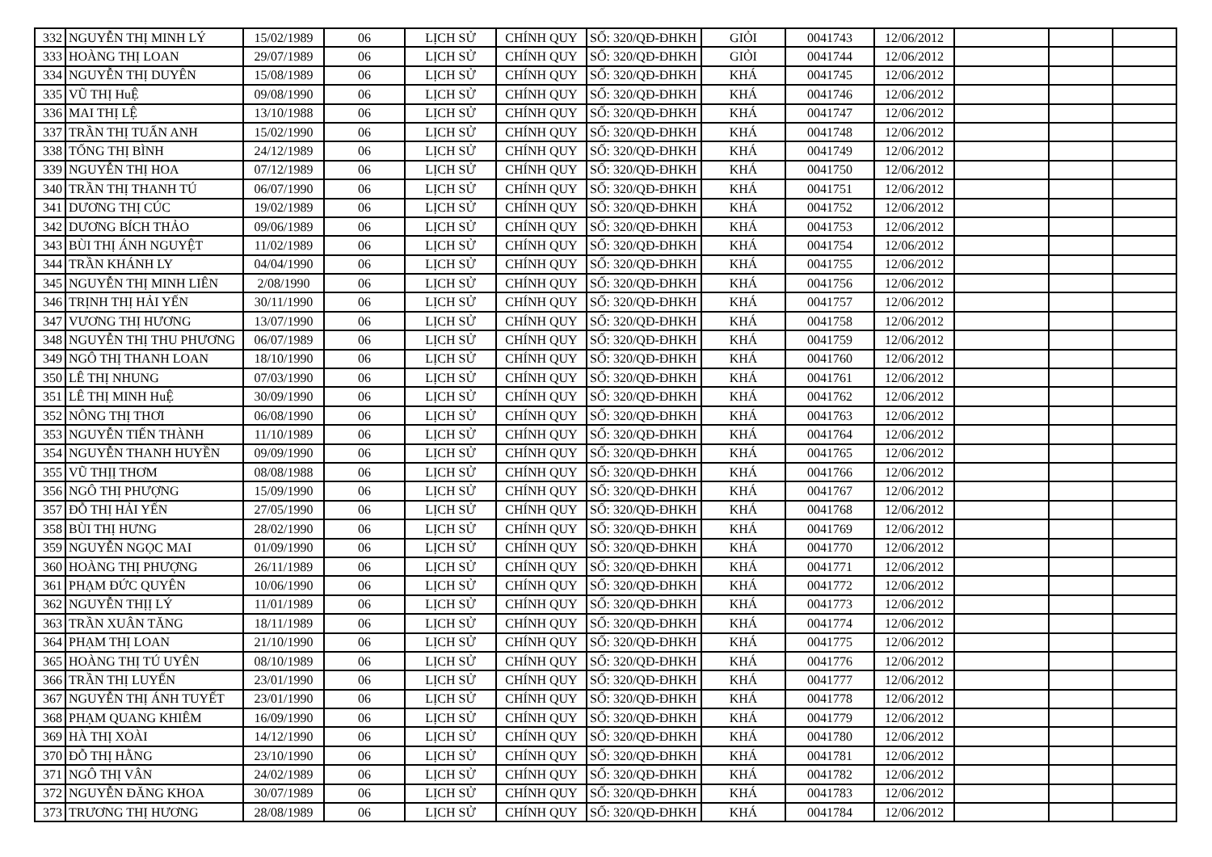| 332 | NGUYỄN THỊ MINH LÝ | 15/02/1989 | 06 | LỊCH SỬ | CHÍNH QUY | SỐ: 320/QĐ-ĐHKH | GIỎI | 0041743 | 12/06/2012 | | | |
| 333 | HOÀNG THỊ LOAN | 29/07/1989 | 06 | LỊCH SỬ | CHÍNH QUY | SỐ: 320/QĐ-ĐHKH | GIỎI | 0041744 | 12/06/2012 | | | |
| 334 | NGUYỄN THỊ DUYÊN | 15/08/1989 | 06 | LỊCH SỬ | CHÍNH QUY | SỐ: 320/QĐ-ĐHKH | KHÁ | 0041745 | 12/06/2012 | | | |
| 335 | VŨ THỊ HuỆ | 09/08/1990 | 06 | LỊCH SỬ | CHÍNH QUY | SỐ: 320/QĐ-ĐHKH | KHÁ | 0041746 | 12/06/2012 | | | |
| 336 | MAI THỊ LỆ | 13/10/1988 | 06 | LỊCH SỬ | CHÍNH QUY | SỐ: 320/QĐ-ĐHKH | KHÁ | 0041747 | 12/06/2012 | | | |
| 337 | TRẦN THỊ TUẤN ANH | 15/02/1990 | 06 | LỊCH SỬ | CHÍNH QUY | SỐ: 320/QĐ-ĐHKH | KHÁ | 0041748 | 12/06/2012 | | | |
| 338 | TỐNG THỊ BÌNH | 24/12/1989 | 06 | LỊCH SỬ | CHÍNH QUY | SỐ: 320/QĐ-ĐHKH | KHÁ | 0041749 | 12/06/2012 | | | |
| 339 | NGUYỄN THỊ HOA | 07/12/1989 | 06 | LỊCH SỬ | CHÍNH QUY | SỐ: 320/QĐ-ĐHKH | KHÁ | 0041750 | 12/06/2012 | | | |
| 340 | TRẦN THỊ THANH TÚ | 06/07/1990 | 06 | LỊCH SỬ | CHÍNH QUY | SỐ: 320/QĐ-ĐHKH | KHÁ | 0041751 | 12/06/2012 | | | |
| 341 | DƯƠNG THỊ CÚC | 19/02/1989 | 06 | LỊCH SỬ | CHÍNH QUY | SỐ: 320/QĐ-ĐHKH | KHÁ | 0041752 | 12/06/2012 | | | |
| 342 | DƯƠNG BÍCH THẢO | 09/06/1989 | 06 | LỊCH SỬ | CHÍNH QUY | SỐ: 320/QĐ-ĐHKH | KHÁ | 0041753 | 12/06/2012 | | | |
| 343 | BÙI THỊ ÁNH NGUYỆT | 11/02/1989 | 06 | LỊCH SỬ | CHÍNH QUY | SỐ: 320/QĐ-ĐHKH | KHÁ | 0041754 | 12/06/2012 | | | |
| 344 | TRẦN KHÁNH LY | 04/04/1990 | 06 | LỊCH SỬ | CHÍNH QUY | SỐ: 320/QĐ-ĐHKH | KHÁ | 0041755 | 12/06/2012 | | | |
| 345 | NGUYỄN THỊ MINH LIÊN | 2/08/1990 | 06 | LỊCH SỬ | CHÍNH QUY | SỐ: 320/QĐ-ĐHKH | KHÁ | 0041756 | 12/06/2012 | | | |
| 346 | TRỊNH THỊ HẢI YẾN | 30/11/1990 | 06 | LỊCH SỬ | CHÍNH QUY | SỐ: 320/QĐ-ĐHKH | KHÁ | 0041757 | 12/06/2012 | | | |
| 347 | VƯƠNG THỊ HƯƠNG | 13/07/1990 | 06 | LỊCH SỬ | CHÍNH QUY | SỐ: 320/QĐ-ĐHKH | KHÁ | 0041758 | 12/06/2012 | | | |
| 348 | NGUYỄN THỊ THU PHƯƠNG | 06/07/1989 | 06 | LỊCH SỬ | CHÍNH QUY | SỐ: 320/QĐ-ĐHKH | KHÁ | 0041759 | 12/06/2012 | | | |
| 349 | NGÔ THỊ THANH LOAN | 18/10/1990 | 06 | LỊCH SỬ | CHÍNH QUY | SỐ: 320/QĐ-ĐHKH | KHÁ | 0041760 | 12/06/2012 | | | |
| 350 | LÊ THỊ NHUNG | 07/03/1990 | 06 | LỊCH SỬ | CHÍNH QUY | SỐ: 320/QĐ-ĐHKH | KHÁ | 0041761 | 12/06/2012 | | | |
| 351 | LÊ THỊ MINH HuỆ | 30/09/1990 | 06 | LỊCH SỬ | CHÍNH QUY | SỐ: 320/QĐ-ĐHKH | KHÁ | 0041762 | 12/06/2012 | | | |
| 352 | NÔNG THỊ THƠI | 06/08/1990 | 06 | LỊCH SỬ | CHÍNH QUY | SỐ: 320/QĐ-ĐHKH | KHÁ | 0041763 | 12/06/2012 | | | |
| 353 | NGUYỄN TIẾN THÀNH | 11/10/1989 | 06 | LỊCH SỬ | CHÍNH QUY | SỐ: 320/QĐ-ĐHKH | KHÁ | 0041764 | 12/06/2012 | | | |
| 354 | NGUYỄN THANH HUYỀN | 09/09/1990 | 06 | LỊCH SỬ | CHÍNH QUY | SỐ: 320/QĐ-ĐHKH | KHÁ | 0041765 | 12/06/2012 | | | |
| 355 | VŨ THỊỊ THƠM | 08/08/1988 | 06 | LỊCH SỬ | CHÍNH QUY | SỐ: 320/QĐ-ĐHKH | KHÁ | 0041766 | 12/06/2012 | | | |
| 356 | NGÔ THỊ PHƯỢNG | 15/09/1990 | 06 | LỊCH SỬ | CHÍNH QUY | SỐ: 320/QĐ-ĐHKH | KHÁ | 0041767 | 12/06/2012 | | | |
| 357 | ĐỖ THỊ HẢI YẾN | 27/05/1990 | 06 | LỊCH SỬ | CHÍNH QUY | SỐ: 320/QĐ-ĐHKH | KHÁ | 0041768 | 12/06/2012 | | | |
| 358 | BÙI THỊ HƯNG | 28/02/1990 | 06 | LỊCH SỬ | CHÍNH QUY | SỐ: 320/QĐ-ĐHKH | KHÁ | 0041769 | 12/06/2012 | | | |
| 359 | NGUYỄN NGỌC MAI | 01/09/1990 | 06 | LỊCH SỬ | CHÍNH QUY | SỐ: 320/QĐ-ĐHKH | KHÁ | 0041770 | 12/06/2012 | | | |
| 360 | HOÀNG THỊ PHƯỢNG | 26/11/1989 | 06 | LỊCH SỬ | CHÍNH QUY | SỐ: 320/QĐ-ĐHKH | KHÁ | 0041771 | 12/06/2012 | | | |
| 361 | PHẠM ĐỨC QUYÊN | 10/06/1990 | 06 | LỊCH SỬ | CHÍNH QUY | SỐ: 320/QĐ-ĐHKH | KHÁ | 0041772 | 12/06/2012 | | | |
| 362 | NGUYỄN THỊỊ LÝ | 11/01/1989 | 06 | LỊCH SỬ | CHÍNH QUY | SỐ: 320/QĐ-ĐHKH | KHÁ | 0041773 | 12/06/2012 | | | |
| 363 | TRẦN XUÂN TĂNG | 18/11/1989 | 06 | LỊCH SỬ | CHÍNH QUY | SỐ: 320/QĐ-ĐHKH | KHÁ | 0041774 | 12/06/2012 | | | |
| 364 | PHẠM THỊ LOAN | 21/10/1990 | 06 | LỊCH SỬ | CHÍNH QUY | SỐ: 320/QĐ-ĐHKH | KHÁ | 0041775 | 12/06/2012 | | | |
| 365 | HOÀNG THỊ TÚ UYÊN | 08/10/1989 | 06 | LỊCH SỬ | CHÍNH QUY | SỐ: 320/QĐ-ĐHKH | KHÁ | 0041776 | 12/06/2012 | | | |
| 366 | TRẦN THỊ LUYẾN | 23/01/1990 | 06 | LỊCH SỬ | CHÍNH QUY | SỐ: 320/QĐ-ĐHKH | KHÁ | 0041777 | 12/06/2012 | | | |
| 367 | NGUYỄN THỊ ÁNH TUYẾT | 23/01/1990 | 06 | LỊCH SỬ | CHÍNH QUY | SỐ: 320/QĐ-ĐHKH | KHÁ | 0041778 | 12/06/2012 | | | |
| 368 | PHẠM QUANG KHIÊM | 16/09/1990 | 06 | LỊCH SỬ | CHÍNH QUY | SỐ: 320/QĐ-ĐHKH | KHÁ | 0041779 | 12/06/2012 | | | |
| 369 | HÀ THỊ XOÀI | 14/12/1990 | 06 | LỊCH SỬ | CHÍNH QUY | SỐ: 320/QĐ-ĐHKH | KHÁ | 0041780 | 12/06/2012 | | | |
| 370 | ĐỖ THỊ HẰNG | 23/10/1990 | 06 | LỊCH SỬ | CHÍNH QUY | SỐ: 320/QĐ-ĐHKH | KHÁ | 0041781 | 12/06/2012 | | | |
| 371 | NGÔ THỊ VÂN | 24/02/1989 | 06 | LỊCH SỬ | CHÍNH QUY | SỐ: 320/QĐ-ĐHKH | KHÁ | 0041782 | 12/06/2012 | | | |
| 372 | NGUYỄN ĐĂNG KHOA | 30/07/1989 | 06 | LỊCH SỬ | CHÍNH QUY | SỐ: 320/QĐ-ĐHKH | KHÁ | 0041783 | 12/06/2012 | | | |
| 373 | TRƯƠNG THỊ HƯƠNG | 28/08/1989 | 06 | LỊCH SỬ | CHÍNH QUY | SỐ: 320/QĐ-ĐHKH | KHÁ | 0041784 | 12/06/2012 | | | |